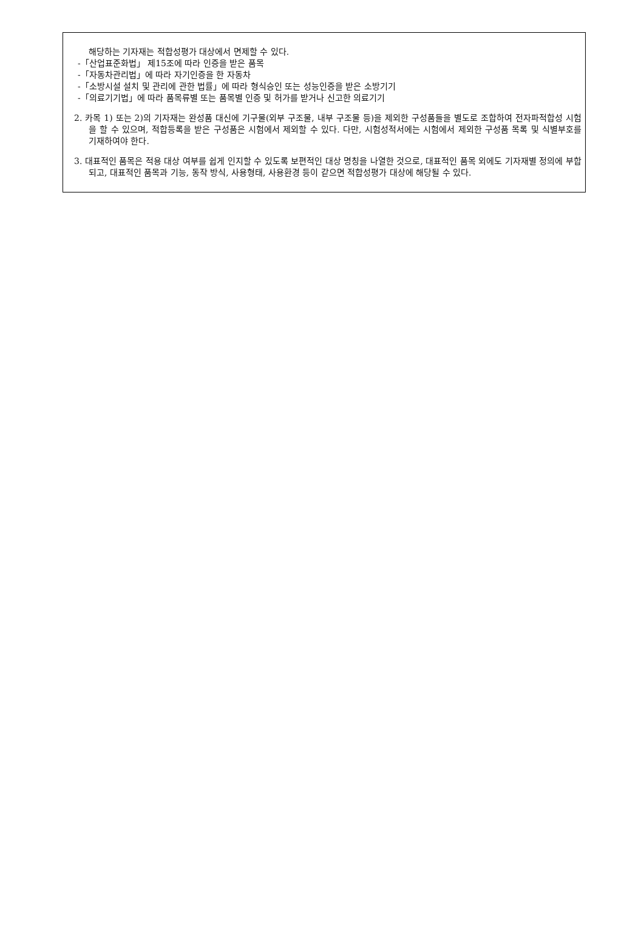해당하는 기자재는 적합성평가 대상에서 면제할 수 있다.
-「산업표준화법」 제15조에 따라 인증을 받은 품목
-「자동차관리법」에 따라 자기인증을 한 자동차
-「소방시설 설치 및 관리에 관한 법률」에 따라 형식승인 또는 성능인증을 받은 소방기기
-「의료기기법」에 따라 품목류별 또는 품목별 인증 및 허가를 받거나 신고한 의료기기
2. 카목 1) 또는 2)의 기자재는 완성품 대신에 기구물(외부 구조물, 내부 구조물 등)을 제외한 구성품들을 별도로 조합하여 전자파적합성 시험을 할 수 있으며, 적합등록을 받은 구성품은 시험에서 제외할 수 있다. 다만, 시험성적서에는 시험에서 제외한 구성품 목록 및 식별부호를 기재하여야 한다.
3. 대표적인 품목은 적용 대상 여부를 쉽게 인지할 수 있도록 보편적인 대상 명칭을 나열한 것으로, 대표적인 품목 외에도 기자재별 정의에 부합되고, 대표적인 품목과 기능, 동작 방식, 사용형태, 사용환경 등이 같으면 적합성평가 대상에 해당될 수 있다.